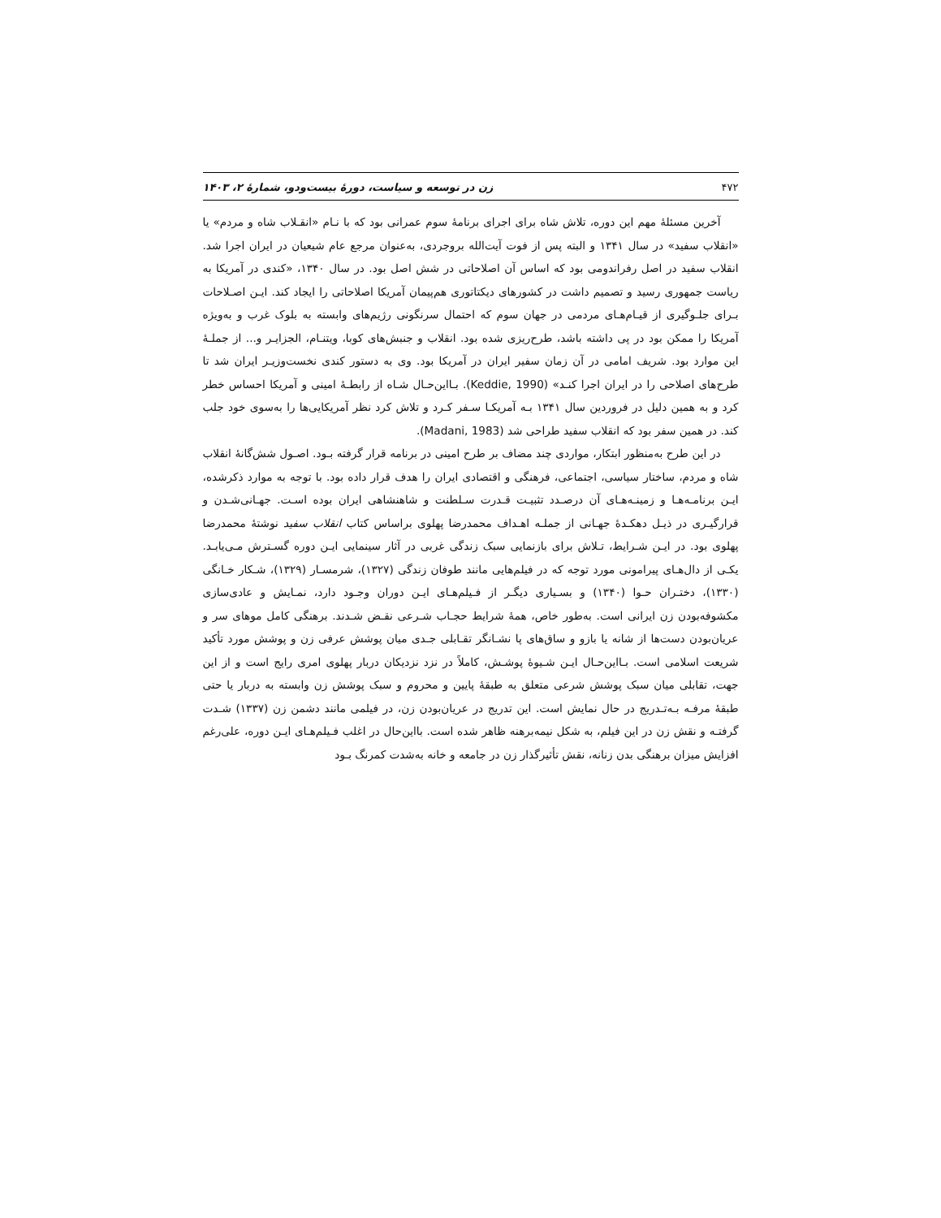۴۷۲ زن در توسعه و سیاست، دورهٔ بیست‌ودو، شمارهٔ ۲، ۱۴۰۳
آخرین مسئلهٔ مهم این دوره، تلاش شاه برای اجرای برنامهٔ سوم عمرانی بود که با نـام «انقـلاب شاه و مردم» یا «انقلاب سفید» در سال ۱۳۴۱ و البته پس از فوت آیت‌الله بروجردی، به‌عنوان مرجع عام شیعیان در ایران اجرا شد. انقلاب سفید در اصل رفراندومی بود که اساس آن اصلاحاتی در شش اصل بود. در سال ۱۳۴۰، «کندی در آمریکا به ریاست جمهوری رسید و تصمیم داشت در کشورهای دیکتاتوری هم‌پیمان آمریکا اصلاحاتی را ایجاد کند. ایـن اصـلاحات بـرای جلـوگیری از قیـام‌هـای مردمی در جهان سوم که احتمال سرنگونی رژیم‌های وابسته به بلوک غرب و به‌ویژه آمریکا را ممکن بود در پی داشته باشد، طرح‌ریزی شده بود. انقلاب و جنبش‌های کوبا، ویتنـام، الجزایـر و... از جملـهٔ این موارد بود. شریف امامی در آن زمان سفیر ایران در آمریکا بود. وی به دستور کندی نخست‌وزیـر ایران شد تا طرح‌های اصلاحی را در ایران اجرا کنـد» (Keddie, 1990). بـااین‌حـال شـاه از رابطـهٔ امینی و آمریکا احساس خطر کرد و به همین دلیل در فروردین سال ۱۳۴۱ بـه آمریکـا سـفر کـرد و تلاش کرد نظر آمریکایی‌ها را به‌سوی خود جلب کند. در همین سفر بود که انقلاب سفید طراحی شد (Madani, 1983).
در این طرح به‌منظور ابتکار، مواردی چند مضاف بر طرح امینی در برنامه قرار گرفته بـود. اصـول شش‌گانهٔ انقلاب شاه و مردم، ساختار سیاسی، اجتماعی، فرهنگی و اقتصادی ایران را هدف قرار داده بود. با توجه به موارد ذکرشده، ایـن برنامـه‌هـا و زمینـه‌هـای آن درصـدد تثبیـت قـدرت سـلطنت و شاهنشاهی ایران بوده اسـت. جهـانی‌شـدن و قرارگیـری در ذیـل دهکـدهٔ جهـانی از جملـه اهـداف محمدرضا پهلوی براساس کتاب انقلاب سفید نوشتهٔ محمدرضا پهلوی بود. در ایـن شـرایط، تـلاش برای بازنمایی سبک زندگی غربی در آثار سینمایی ایـن دوره گسـترش مـی‌یابـد. یکـی از دال‌هـای پیرامونی مورد توجه که در فیلم‌هایی مانند طوفان زندگی (۱۳۲۷)، شرمسـار (۱۳۲۹)، شـکار خـانگی (۱۳۳۰)، دختـران حـوا (۱۳۴۰) و بسـیاری دیگـر از فـیلم‌هـای ایـن دوران وجـود دارد، نمـایش و عادی‌سازی مکشوفه‌بودن زن ایرانی است. به‌طور خاص، همهٔ شرایط حجـاب شـرعی نقـض شـدند. برهنگی کامل موهای سر و عریان‌بودن دست‌ها از شانه یا بازو و ساق‌های پا نشـانگر تقـابلی جـدی میان پوشش عرفی زن و پوشش مورد تأکید شریعت اسلامی است. بـااین‌حـال ایـن شـیوهٔ پوشـش، کاملاً در نزد نزدیکان دربار پهلوی امری رایج است و از این جهت، تقابلی میان سبک پوشش شرعی متعلق به طبقهٔ پایین و محروم و سبک پوشش زن وابسته به دربار یا حتی طبقهٔ مرفـه بـه‌تـدریج در حال نمایش است. این تدریج در عریان‌بودن زن، در فیلمی مانند دشمن زن (۱۳۳۷) شـدت گرفتـه و نقش زن در این فیلم، به شکل نیمه‌برهنه ظاهر شده است. بااین‌حال در اغلب فـیلم‌هـای ایـن دوره، علی‌رغم افزایش میزان برهنگی بدن زنانه، نقش تأثیرگذار زن در جامعه و خانه به‌شدت کمرنگ بـود